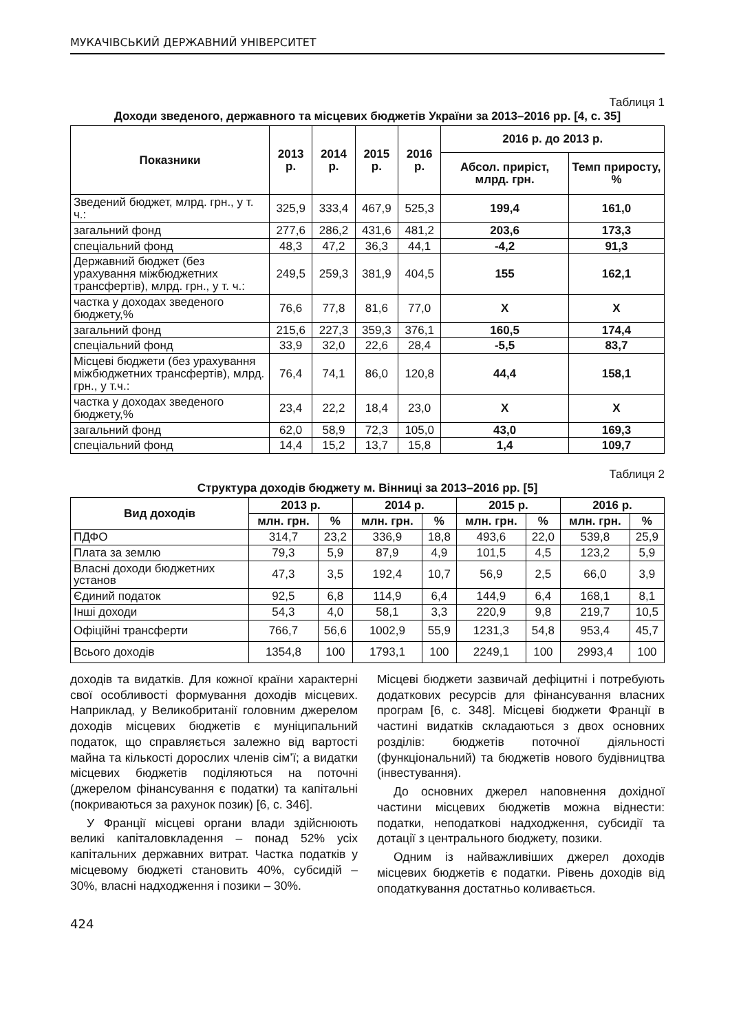МУКАЧІВСЬКИЙ ДЕРЖАВНИЙ УНІВЕРСИТЕТ
Таблиця 1
Доходи зведеного, державного та місцевих бюджетів України за 2013–2016 рр. [4, с. 35]
| Показники | 2013 р. | 2014 р. | 2015 р. | 2016 р. | 2016 р. до 2013 р. | |
| --- | --- | --- | --- | --- | --- | --- |
| | | | | | Абсол. приріст, млрд. грн. | Темп приросту, % |
| Зведений бюджет, млрд. грн., у т. ч.: | 325,9 | 333,4 | 467,9 | 525,3 | 199,4 | 161,0 |
| загальний фонд | 277,6 | 286,2 | 431,6 | 481,2 | 203,6 | 173,3 |
| спеціальний фонд | 48,3 | 47,2 | 36,3 | 44,1 | -4,2 | 91,3 |
| Державний бюджет (без урахування міжбюджетних трансфертів), млрд. грн., у т. ч.: | 249,5 | 259,3 | 381,9 | 404,5 | 155 | 162,1 |
| частка у доходах зведеного бюджету,% | 76,6 | 77,8 | 81,6 | 77,0 | Х | Х |
| загальний фонд | 215,6 | 227,3 | 359,3 | 376,1 | 160,5 | 174,4 |
| спеціальний фонд | 33,9 | 32,0 | 22,6 | 28,4 | -5,5 | 83,7 |
| Місцеві бюджети (без урахування міжбюджетних трансфертів), млрд. грн., у т.ч.: | 76,4 | 74,1 | 86,0 | 120,8 | 44,4 | 158,1 |
| частка у доходах зведеного бюджету,% | 23,4 | 22,2 | 18,4 | 23,0 | Х | Х |
| загальний фонд | 62,0 | 58,9 | 72,3 | 105,0 | 43,0 | 169,3 |
| спеціальний фонд | 14,4 | 15,2 | 13,7 | 15,8 | 1,4 | 109,7 |
Таблиця 2
Структура доходів бюджету м. Вінниці за 2013–2016 рр. [5]
| Вид доходів | 2013 р. | | 2014 р. | | 2015 р. | | 2016 р. | |
| --- | --- | --- | --- | --- | --- | --- | --- | --- |
| | млн. грн. | % | млн. грн. | % | млн. грн. | % | млн. грн. | % |
| ПДФО | 314,7 | 23,2 | 336,9 | 18,8 | 493,6 | 22,0 | 539,8 | 25,9 |
| Плата за землю | 79,3 | 5,9 | 87,9 | 4,9 | 101,5 | 4,5 | 123,2 | 5,9 |
| Власні доходи бюджетних установ | 47,3 | 3,5 | 192,4 | 10,7 | 56,9 | 2,5 | 66,0 | 3,9 |
| Єдиний податок | 92,5 | 6,8 | 114,9 | 6,4 | 144,9 | 6,4 | 168,1 | 8,1 |
| Інші доходи | 54,3 | 4,0 | 58,1 | 3,3 | 220,9 | 9,8 | 219,7 | 10,5 |
| Офіційні трансферти | 766,7 | 56,6 | 1002,9 | 55,9 | 1231,3 | 54,8 | 953,4 | 45,7 |
| Всього доходів | 1354,8 | 100 | 1793,1 | 100 | 2249,1 | 100 | 2993,4 | 100 |
доходів та видатків. Для кожної країни характерні свої особливості формування доходів місцевих. Наприклад, у Великобританії головним джерелом доходів місцевих бюджетів є муніципальний податок, що справляється залежно від вартості майна та кількості дорослих членів сім’ї; а видатки місцевих бюджетів поділяються на поточні (джерелом фінансування є податки) та капітальні (покриваються за рахунок позик) [6, с. 346].
У Франції місцеві органи влади здійснюють великі капіталовкладення – понад 52% усіх капітальних державних витрат. Частка податків у місцевому бюджеті становить 40%, субсидій – 30%, власні надходження і позики – 30%.
Місцеві бюджети зазвичай дефіцитні і потребують додаткових ресурсів для фінансування власних програм [6, с. 348]. Місцеві бюджети Франції в частині видатків складаються з двох основних розділів: бюджетів поточної діяльності (функціональний) та бюджетів нового будівництва (інвестування).
До основних джерел наповнення дохідної частини місцевих бюджетів можна віднести: податки, неподаткові надходження, субсидії та дотації з центрального бюджету, позики.
Одним із найважливіших джерел доходів місцевих бюджетів є податки. Рівень доходів від оподаткування достатньо коливається.
424